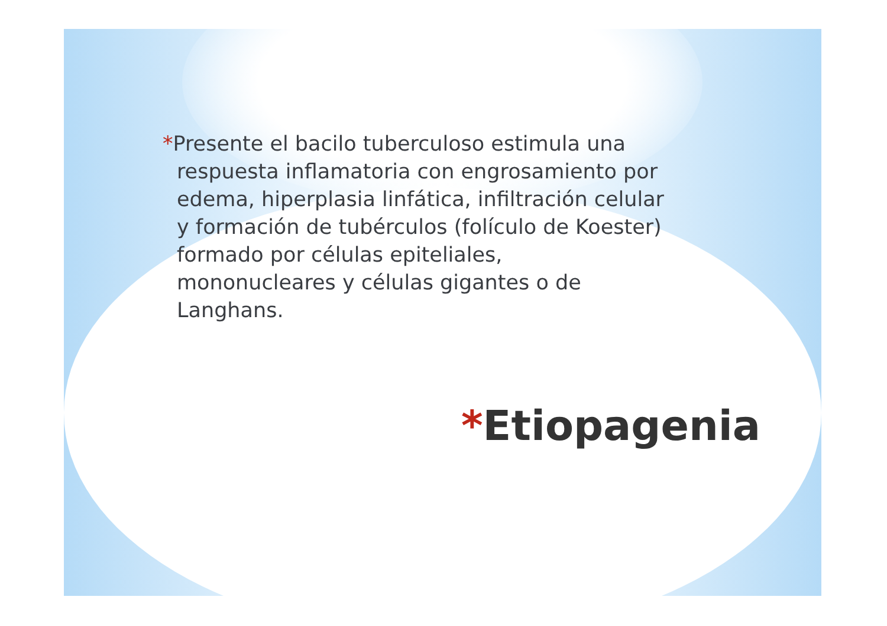*Presente el bacilo tuberculoso estimula una respuesta inflamatoria con engrosamiento por edema, hiperplasia linfática, infiltración celular y formación de tubérculos (folículo de Koester) formado por células epiteliales, mononucleares y células gigantes o de Langhans.
*Etiopagenia